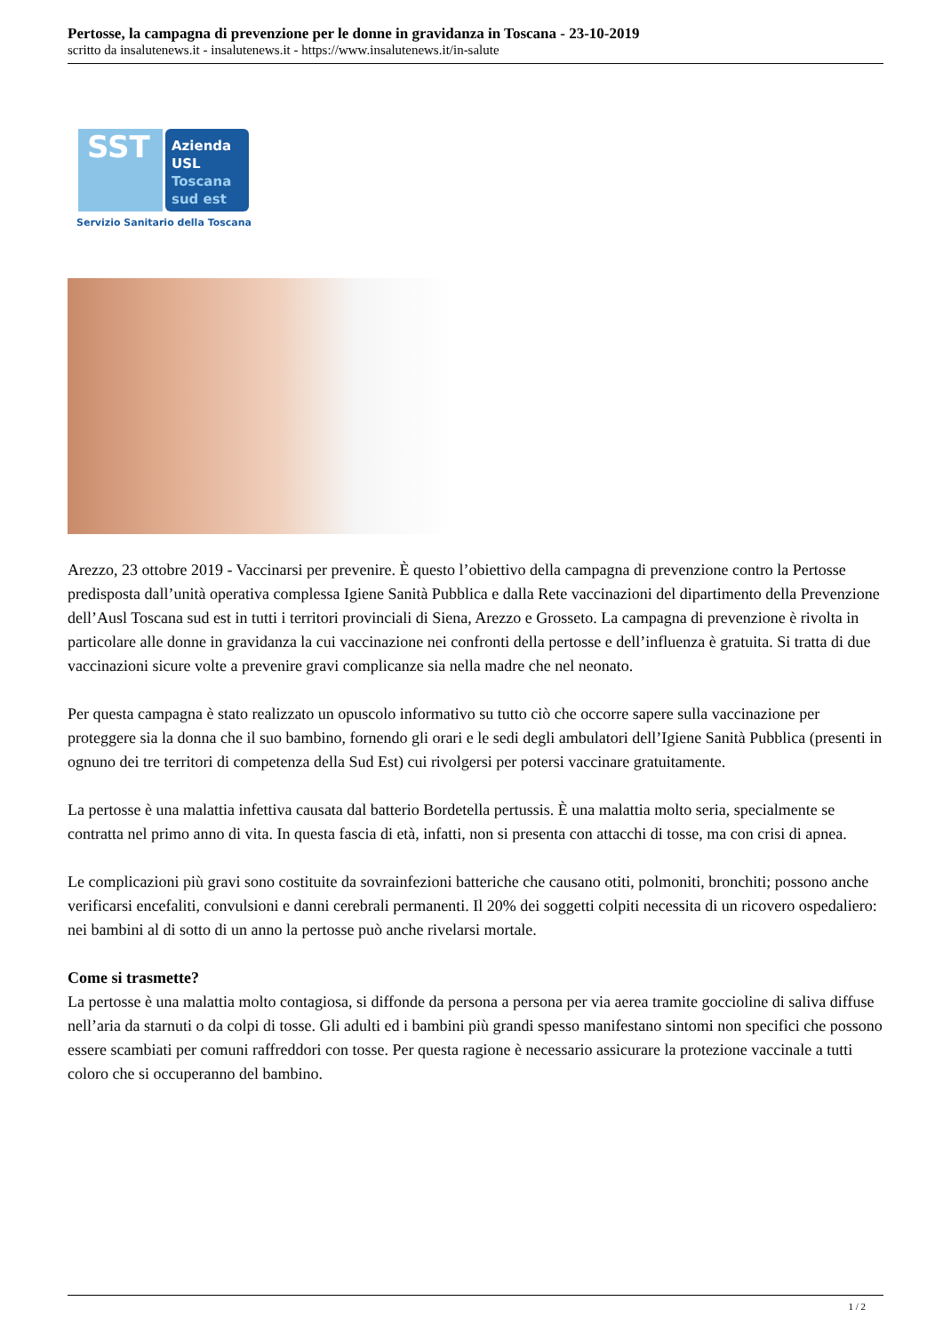Pertosse, la campagna di prevenzione per le donne in gravidanza in Toscana - 23-10-2019
scritto da insalutenews.it - insalutenews.it - https://www.insalutenews.it/in-salute
SST
Azienda
USL
Toscana
sud est
Servizio Sanitario della Toscana
Arezzo, 23 ottobre 2019 - Vaccinarsi per prevenire. È questo l’obiettivo della campagna di prevenzione contro la Pertosse predisposta dall’unità operativa complessa Igiene Sanità Pubblica e dalla Rete vaccinazioni del dipartimento della Prevenzione dell’Ausl Toscana sud est in tutti i territori provinciali di Siena, Arezzo e Grosseto. La campagna di prevenzione è rivolta in particolare alle donne in gravidanza la cui vaccinazione nei confronti della pertosse e dell’influenza è gratuita. Si tratta di due vaccinazioni sicure volte a prevenire gravi complicanze sia nella madre che nel neonato.
Per questa campagna è stato realizzato un opuscolo informativo su tutto ciò che occorre sapere sulla vaccinazione per proteggere sia la donna che il suo bambino, fornendo gli orari e le sedi degli ambulatori dell’Igiene Sanità Pubblica (presenti in ognuno dei tre territori di competenza della Sud Est) cui rivolgersi per potersi vaccinare gratuitamente.
La pertosse è una malattia infettiva causata dal batterio Bordetella pertussis. È una malattia molto seria, specialmente se contratta nel primo anno di vita. In questa fascia di età, infatti, non si presenta con attacchi di tosse, ma con crisi di apnea.
Le complicazioni più gravi sono costituite da sovrainfezioni batteriche che causano otiti, polmoniti, bronchiti; possono anche verificarsi encefaliti, convulsioni e danni cerebrali permanenti. Il 20% dei soggetti colpiti necessita di un ricovero ospedaliero: nei bambini al di sotto di un anno la pertosse può anche rivelarsi mortale.
Come si trasmette?
La pertosse è una malattia molto contagiosa, si diffonde da persona a persona per via aerea tramite goccioline di saliva diffuse nell’aria da starnuti o da colpi di tosse. Gli adulti ed i bambini più grandi spesso manifestano sintomi non specifici che possono essere scambiati per comuni raffreddori con tosse. Per questa ragione è necessario assicurare la protezione vaccinale a tutti coloro che si occuperanno del bambino.
1 / 2